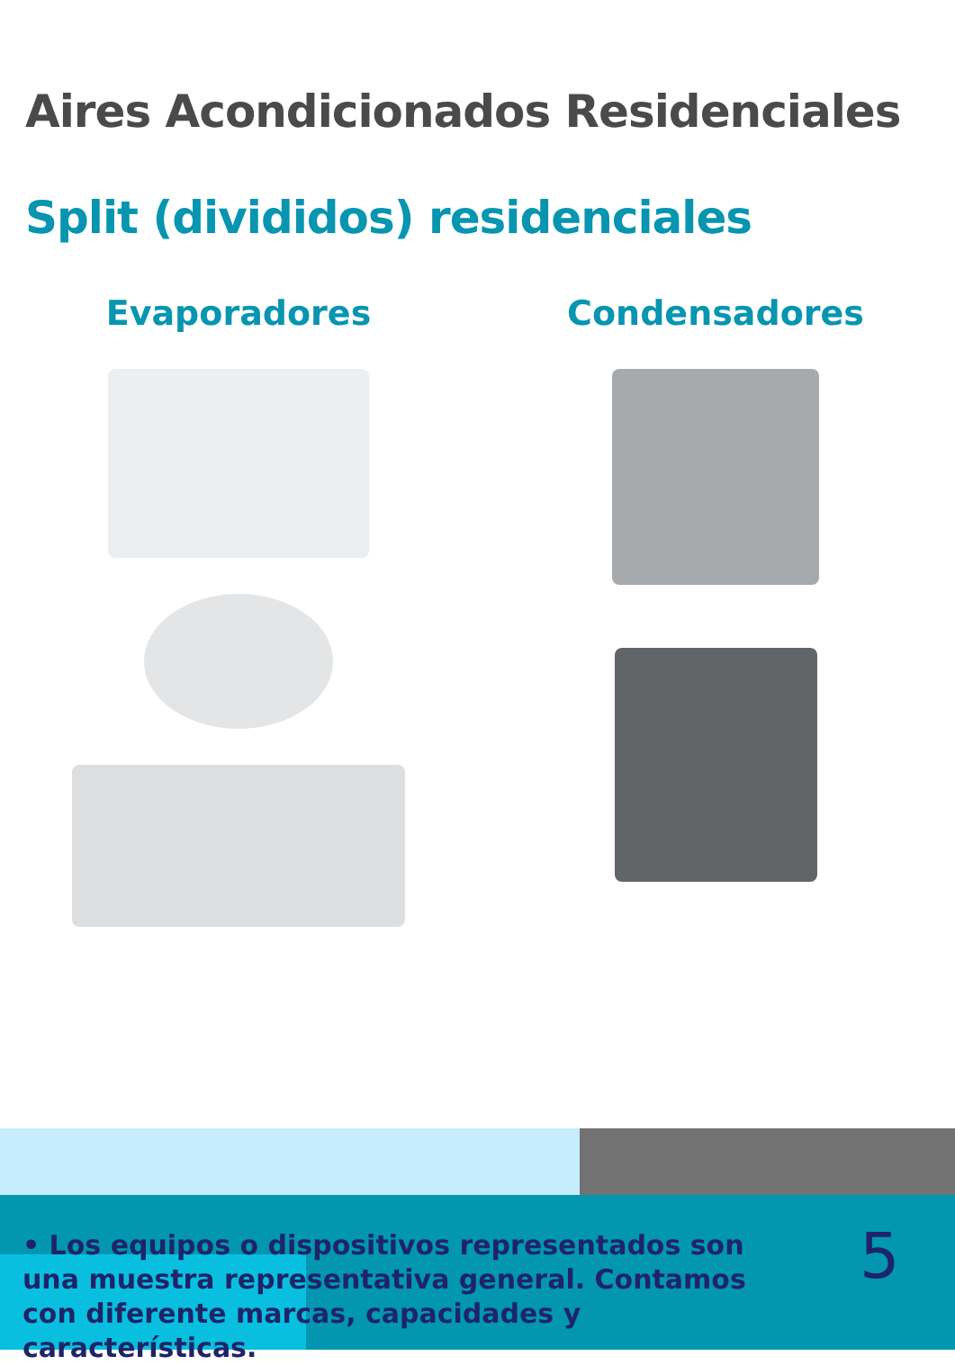Aires Acondicionados Residenciales
Split (divididos) residenciales
Evaporadores Condensadores
• Los equipos o dispositivos representados son una muestra representativa general. Contamos con diferente marcas, capacidades y características.
5